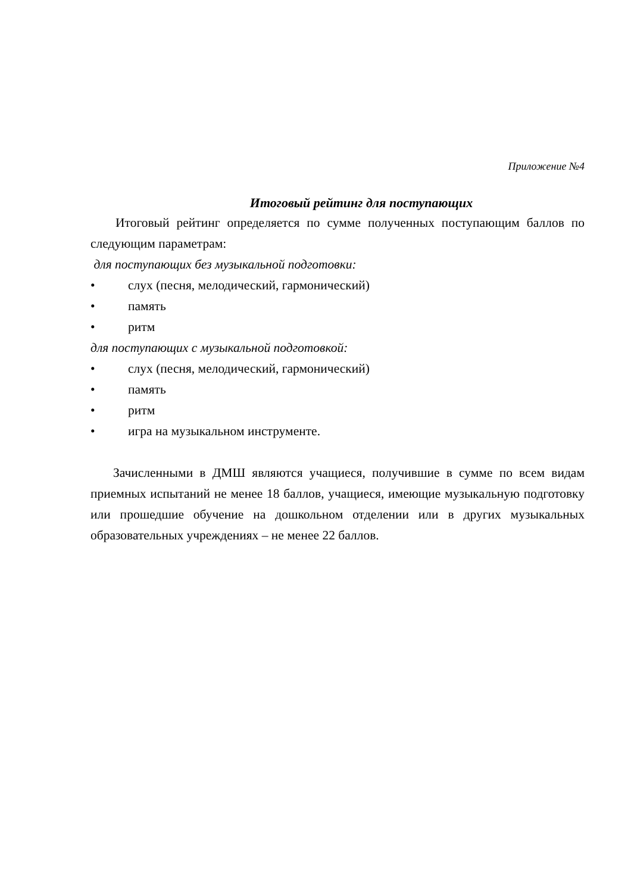Приложение №4
Итоговый рейтинг для поступающих
Итоговый рейтинг определяется по сумме полученных поступающим баллов по следующим параметрам:
для поступающих без музыкальной подготовки:
• слух (песня, мелодический, гармонический)
• память
• ритм
для поступающих с музыкальной подготовкой:
• слух (песня, мелодический, гармонический)
• память
• ритм
• игра на музыкальном инструменте.
Зачисленными в ДМШ являются учащиеся, получившие в сумме по всем видам приемных испытаний не менее 18 баллов, учащиеся, имеющие музыкальную подготовку или прошедшие обучение на дошкольном отделении или в других музыкальных образовательных учреждениях – не менее 22 баллов.